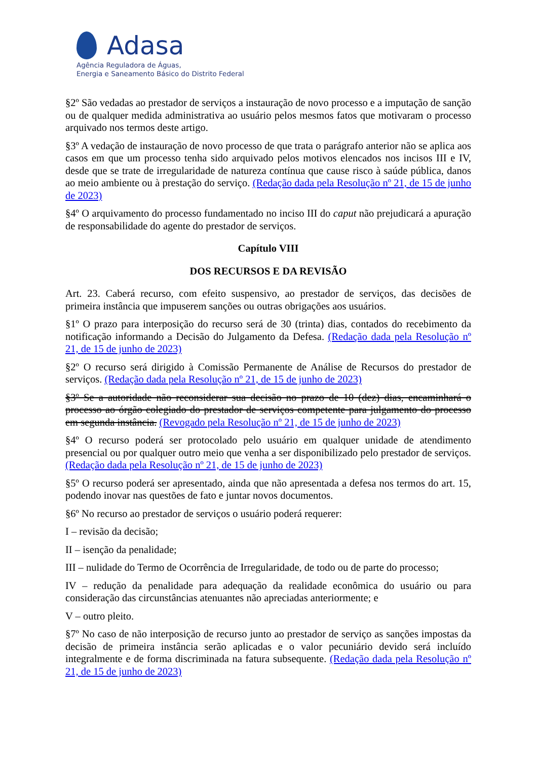Adasa
Agência Reguladora de Águas,
Energia e Saneamento Básico do Distrito Federal
§2º São vedadas ao prestador de serviços a instauração de novo processo e a imputação de sanção ou de qualquer medida administrativa ao usuário pelos mesmos fatos que motivaram o processo arquivado nos termos deste artigo.
§3º A vedação de instauração de novo processo de que trata o parágrafo anterior não se aplica aos casos em que um processo tenha sido arquivado pelos motivos elencados nos incisos III e IV, desde que se trate de irregularidade de natureza contínua que cause risco à saúde pública, danos ao meio ambiente ou à prestação do serviço. (Redação dada pela Resolução nº 21, de 15 de junho de 2023)
§4º O arquivamento do processo fundamentado no inciso III do caput não prejudicará a apuração de responsabilidade do agente do prestador de serviços.
Capítulo VIII
DOS RECURSOS E DA REVISÃO
Art. 23. Caberá recurso, com efeito suspensivo, ao prestador de serviços, das decisões de primeira instância que impuserem sanções ou outras obrigações aos usuários.
§1º O prazo para interposição do recurso será de 30 (trinta) dias, contados do recebimento da notificação informando a Decisão do Julgamento da Defesa. (Redação dada pela Resolução nº 21, de 15 de junho de 2023)
§2º O recurso será dirigido à Comissão Permanente de Análise de Recursos do prestador de serviços. (Redação dada pela Resolução nº 21, de 15 de junho de 2023)
§3º Se a autoridade não reconsiderar sua decisão no prazo de 10 (dez) dias, encaminhará o processo ao órgão colegiado do prestador de serviços competente para julgamento do processo em segunda instância. (Revogado pela Resolução nº 21, de 15 de junho de 2023)
§4º O recurso poderá ser protocolado pelo usuário em qualquer unidade de atendimento presencial ou por qualquer outro meio que venha a ser disponibilizado pelo prestador de serviços. (Redação dada pela Resolução nº 21, de 15 de junho de 2023)
§5º O recurso poderá ser apresentado, ainda que não apresentada a defesa nos termos do art. 15, podendo inovar nas questões de fato e juntar novos documentos.
§6º No recurso ao prestador de serviços o usuário poderá requerer:
I – revisão da decisão;
II – isenção da penalidade;
III – nulidade do Termo de Ocorrência de Irregularidade, de todo ou de parte do processo;
IV – redução da penalidade para adequação da realidade econômica do usuário ou para consideração das circunstâncias atenuantes não apreciadas anteriormente; e
V – outro pleito.
§7º No caso de não interposição de recurso junto ao prestador de serviço as sanções impostas da decisão de primeira instância serão aplicadas e o valor pecuniário devido será incluído integralmente e de forma discriminada na fatura subsequente. (Redação dada pela Resolução nº 21, de 15 de junho de 2023)